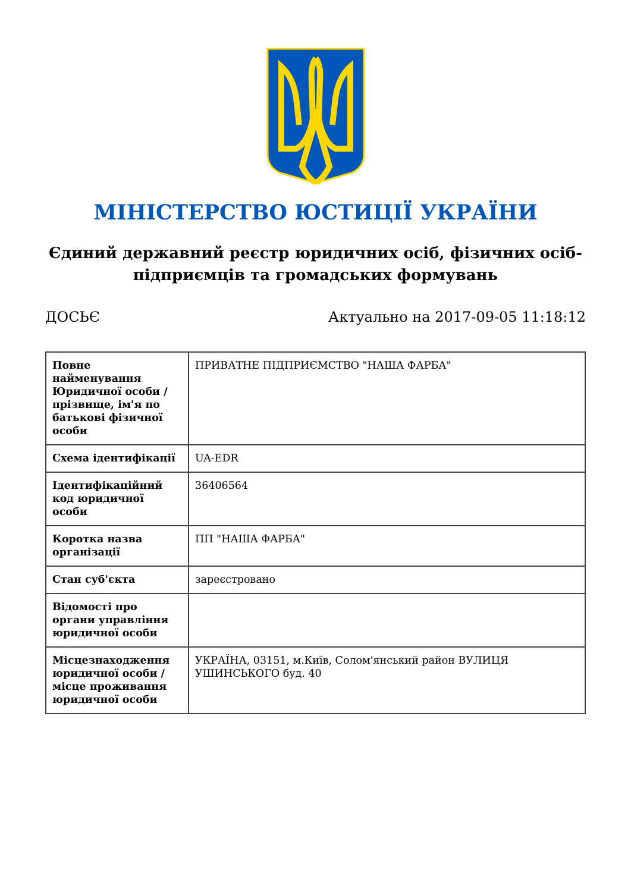МІНІСТЕРСТВО ЮСТИЦІЇ УКРАЇНИ
Єдиний державний реєстр юридичних осіб, фізичних осіб-підприємців та громадських формувань
ДОСЬЄ Актуально на 2017-09-05 11:18:12
| Повне найменування Юридичної особи / прізвище, ім'я по батькові фізичної особи | ПРИВАТНЕ ПІДПРИЄМСТВО "НАША ФАРБА" |
| Схема ідентифікації | UA-EDR |
| Ідентифікаційний код юридичної особи | 36406564 |
| Коротка назва організації | ПП "НАША ФАРБА" |
| Стан суб'єкта | зареєстровано |
| Відомості про органи управління юридичної особи | |
| Місцезнаходження юридичної особи / місце проживання юридичної особи | УКРАЇНА, 03151, м.Київ, Солом'янський район ВУЛИЦЯ УШИНСЬКОГО буд. 40 |